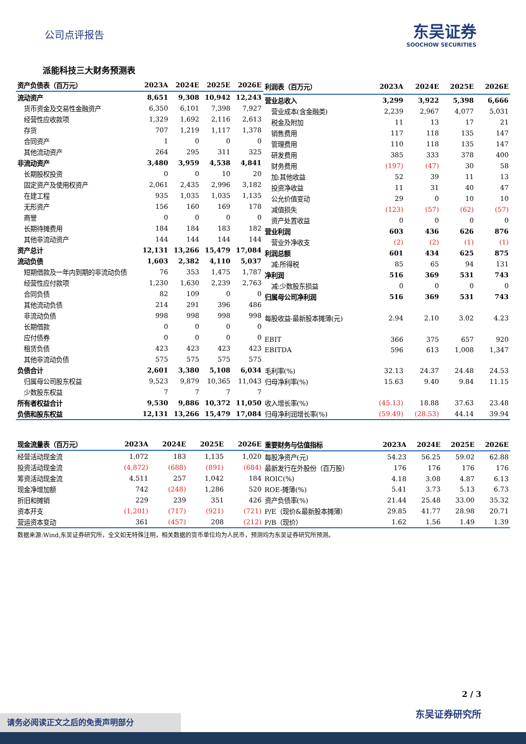公司点评报告 东吴证券
SOOCHOW SECURITIES
派能科技三大财务预测表
| 资产负债表（百万元） | 2023A | 2024E | 2025E | 2026E |
| --- | --- | --- | --- | --- |
| 流动资产 | 8,651 | 9,308 | 10,942 | 12,243 |
| 货币资金及交易性金融资产 | 6,350 | 6,101 | 7,398 | 7,927 |
| 经营性应收款项 | 1,329 | 1,692 | 2,116 | 2,613 |
| 存货 | 707 | 1,219 | 1,117 | 1,378 |
| 合同资产 | 1 | 0 | 0 | 0 |
| 其他流动资产 | 264 | 295 | 311 | 325 |
| 非流动资产 | 3,480 | 3,959 | 4,538 | 4,841 |
| 长期股权投资 | 0 | 0 | 10 | 20 |
| 固定资产及使用权资产 | 2,061 | 2,435 | 2,996 | 3,182 |
| 在建工程 | 935 | 1,035 | 1,035 | 1,135 |
| 无形资产 | 156 | 160 | 169 | 178 |
| 商誉 | 0 | 0 | 0 | 0 |
| 长期待摊费用 | 184 | 184 | 183 | 182 |
| 其他非流动资产 | 144 | 144 | 144 | 144 |
| 资产总计 | 12,131 | 13,266 | 15,479 | 17,084 |
| 流动负债 | 1,603 | 2,382 | 4,110 | 5,037 |
| 短期借款及一年内到期的非流动负债 | 76 | 353 | 1,475 | 1,787 |
| 经营性应付款项 | 1,230 | 1,630 | 2,239 | 2,763 |
| 合同负债 | 82 | 109 | 0 | 0 |
| 其他流动负债 | 214 | 291 | 396 | 486 |
| 非流动负债 | 998 | 998 | 998 | 998 |
| 长期借款 | 0 | 0 | 0 | 0 |
| 应付债券 | 0 | 0 | 0 | 0 |
| 租赁负债 | 423 | 423 | 423 | 423 |
| 其他非流动负债 | 575 | 575 | 575 | 575 |
| 负债合计 | 2,601 | 3,380 | 5,108 | 6,034 |
| 归属母公司股东权益 | 9,523 | 9,879 | 10,365 | 11,043 |
| 少数股东权益 | 7 | 7 | 7 | 7 |
| 所有者权益合计 | 9,530 | 9,886 | 10,372 | 11,050 |
| 负债和股东权益 | 12,131 | 13,266 | 15,479 | 17,084 |
| 利润表（百万元） | 2023A | 2024E | 2025E | 2026E |
| --- | --- | --- | --- | --- |
| 营业总收入 | 3,299 | 3,922 | 5,398 | 6,666 |
| 营业成本(含金融类) | 2,239 | 2,967 | 4,077 | 5,031 |
| 税金及附加 | 11 | 13 | 17 | 21 |
| 销售费用 | 117 | 118 | 135 | 147 |
| 管理费用 | 110 | 118 | 135 | 147 |
| 研发费用 | 385 | 333 | 378 | 400 |
| 财务费用 | (197) | (47) | 30 | 58 |
| 加:其他收益 | 52 | 39 | 11 | 13 |
| 投资净收益 | 11 | 31 | 40 | 47 |
| 公允价值变动 | 29 | 0 | 10 | 10 |
| 减值损失 | (123) | (57) | (62) | (57) |
| 资产处置收益 | 0 | 0 | 0 | 0 |
| 营业利润 | 603 | 436 | 626 | 876 |
| 营业外净收支 | (2) | (2) | (1) | (1) |
| 利润总额 | 601 | 434 | 625 | 875 |
| 减:所得税 | 85 | 65 | 94 | 131 |
| 净利润 | 516 | 369 | 531 | 743 |
| 减:少数股东损益 | 0 | 0 | 0 | 0 |
| 归属母公司净利润 | 516 | 369 | 531 | 743 |
| 每股收益-最新股本摊薄(元) | 2.94 | 2.10 | 3.02 | 4.23 |
| EBIT | 366 | 375 | 657 | 920 |
| EBITDA | 596 | 613 | 1,008 | 1,347 |
| 毛利率(%) | 32.13 | 24.37 | 24.48 | 24.53 |
| 归母净利率(%) | 15.63 | 9.40 | 9.84 | 11.15 |
| 收入增长率(%) | (45.13) | 18.88 | 37.63 | 23.48 |
| 归母净利润增长率(%) | (59.49) | (28.53) | 44.14 | 39.94 |
| 现金流量表（百万元） | 2023A | 2024E | 2025E | 2026E |
| --- | --- | --- | --- | --- |
| 经营活动现金流 | 1,072 | 183 | 1,135 | 1,020 |
| 投资活动现金流 | (4,872) | (688) | (891) | (684) |
| 筹资活动现金流 | 4,511 | 257 | 1,042 | 184 |
| 现金净增加额 | 742 | (248) | 1,286 | 520 |
| 折旧和摊销 | 229 | 239 | 351 | 426 |
| 资本开支 | (1,201) | (717) | (921) | (721) |
| 营运资本变动 | 361 | (457) | 208 | (212) |
| 重要财务与估值指标 | 2023A | 2024E | 2025E | 2026E |
| --- | --- | --- | --- | --- |
| 每股净资产(元) | 54.23 | 56.25 | 59.02 | 62.88 |
| 最新发行在外股份（百万股） | 176 | 176 | 176 | 176 |
| ROIC(%) | 4.18 | 3.08 | 4.87 | 6.13 |
| ROE-摊薄(%) | 5.41 | 3.73 | 5.13 | 6.73 |
| 资产负债率(%) | 21.44 | 25.48 | 33.00 | 35.32 |
| P/E（现价&最新股本摊薄） | 29.85 | 41.77 | 28.98 | 20.71 |
| P/B（现价） | 1.62 | 1.56 | 1.49 | 1.39 |
数据来源:Wind,东吴证券研究所，全文如无特殊注明，相关数据的货币单位均为人民币，预测均为东吴证券研究所预测。
2 / 3
东吴证券研究所 请务必阅读正文之后的免责声明部分